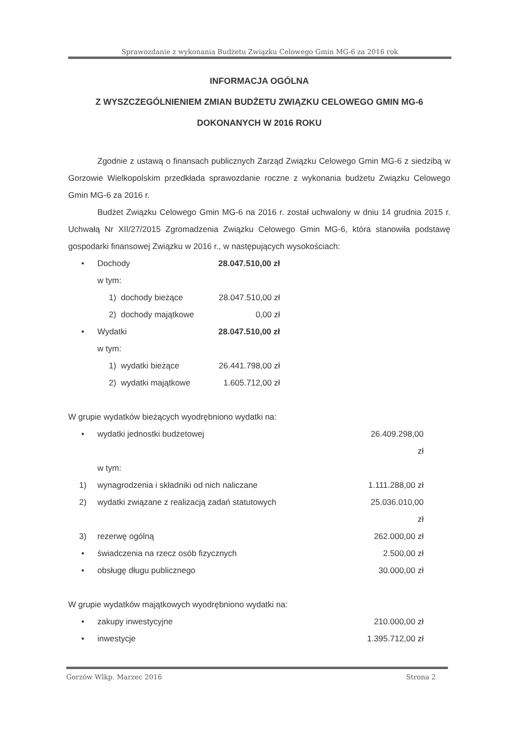Sprawozdanie z wykonania Budżetu Związku Celowego Gmin MG-6 za 2016 rok
INFORMACJA OGÓLNA
Z WYSZCZEGÓLNIENIEM ZMIAN BUDŻETU ZWIĄZKU CELOWEGO GMIN MG-6
DOKONANYCH W 2016 ROKU
Zgodnie z ustawą o finansach publicznych Zarząd Związku Celowego Gmin MG-6 z siedzibą w Gorzowie Wielkopolskim przedkłada sprawozdanie roczne z wykonania budżetu Związku Celowego Gmin MG-6 za 2016 r.
Budżet Związku Celowego Gmin MG-6 na 2016 r. został uchwalony w dniu 14 grudnia 2015 r. Uchwałą Nr XII/27/2015 Zgromadzenia Związku Celowego Gmin MG-6, która stanowiła podstawę gospodarki finansowej Związku w 2016 r., w następujących wysokościach:
• Dochody 28.047.510,00 zł
w tym:
1) dochody bieżące 28.047.510,00 zł
2) dochody majątkowe 0,00 zł
• Wydatki 28.047.510,00 zł
w tym:
1) wydatki bieżące 26.441.798,00 zł
2) wydatki majątkowe 1.605.712,00 zł
W grupie wydatków bieżących wyodrębniono wydatki na:
• wydatki jednostki budżetowej 26.409.298,00 zł
w tym:
1) wynagrodzenia i składniki od nich naliczane 1.111.288,00 zł
2) wydatki związane z realizacją zadań statutowych 25.036.010,00 zł
3) rezerwę ogólną 262.000,00 zł
• świadczenia na rzecz osób fizycznych 2.500,00 zł
• obsługę długu publicznego 30.000,00 zł
W grupie wydatków majątkowych wyodrębniono wydatki na:
• zakupy inwestycyjne 210.000,00 zł
• inwestycje 1.395.712,00 zł
Gorzów Wlkp. Marzec 2016 Strona 2